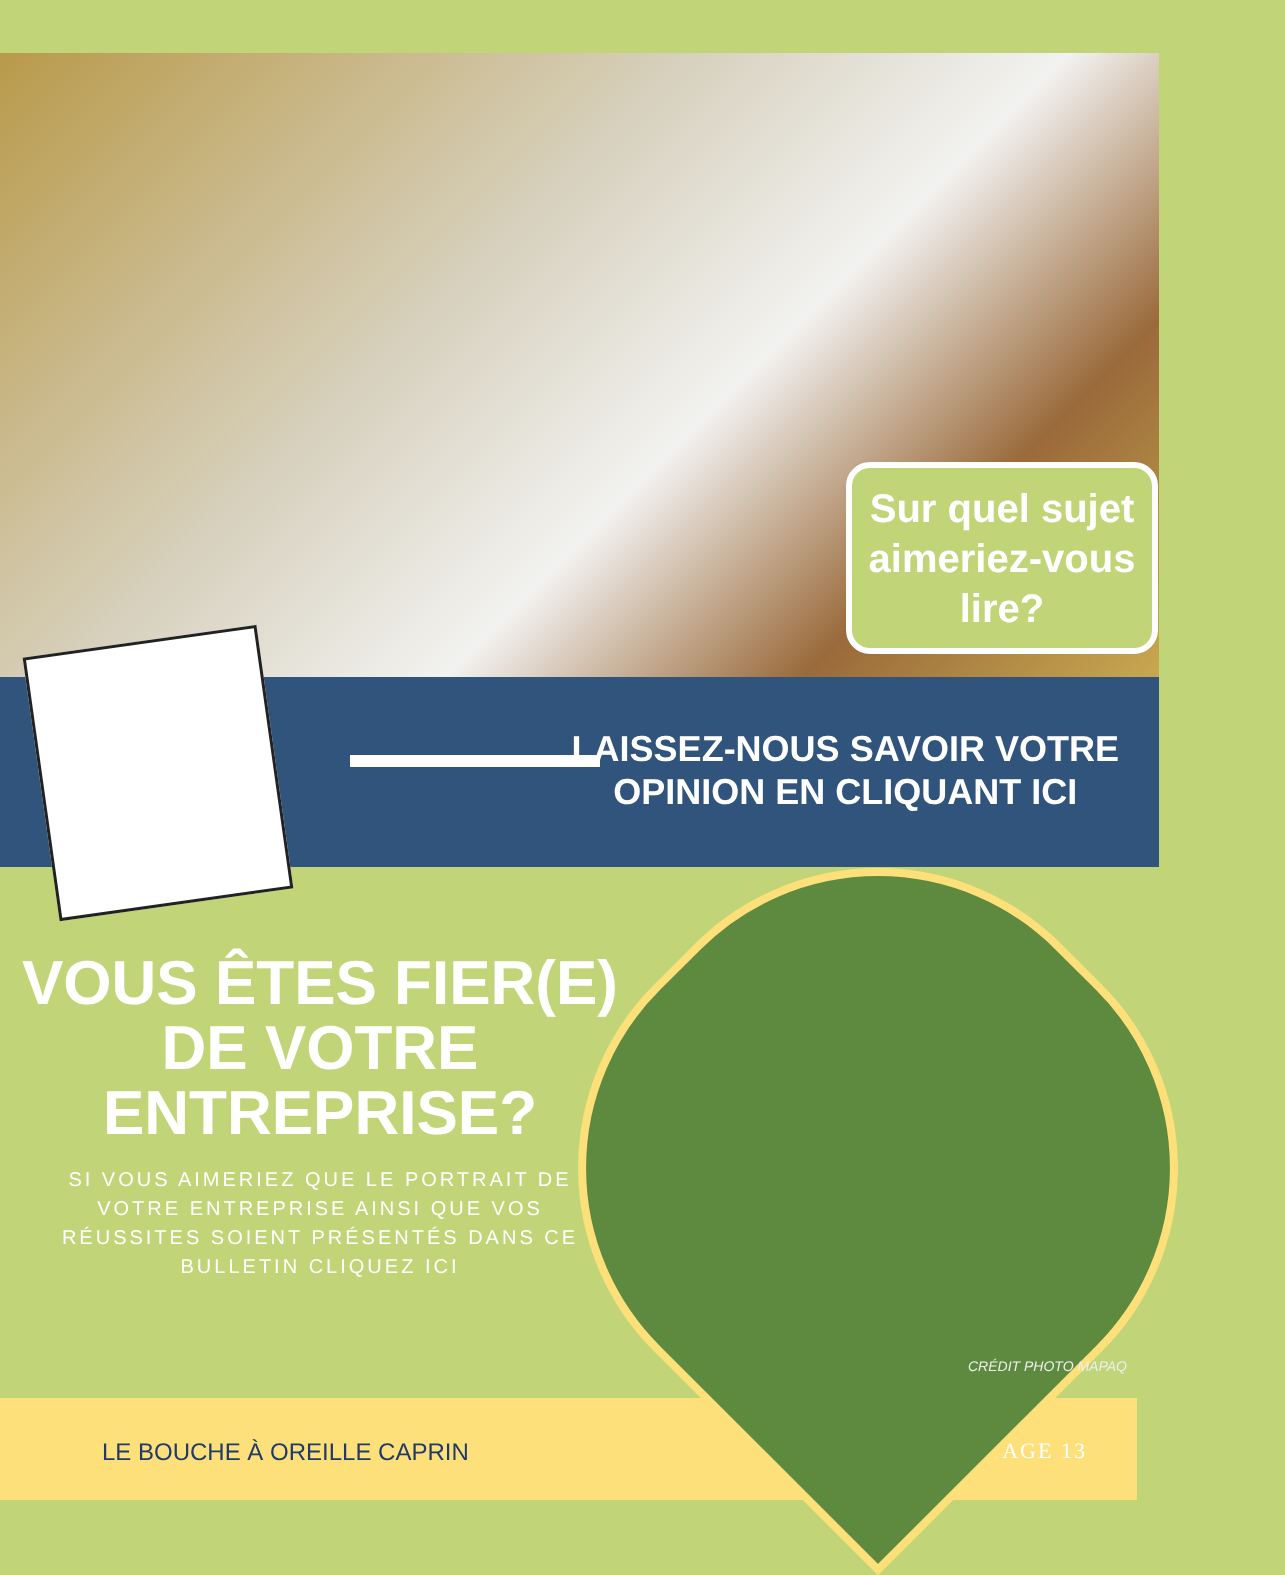Sur quel sujet
aimeriez-vous
lire?
LAISSEZ-NOUS SAVOIR VOTRE
OPINION EN CLIQUANT ICI
VOUS ÊTES FIER(E)
DE VOTRE
ENTREPRISE?
SI VOUS AIMERIEZ QUE LE PORTRAIT DE VOTRE ENTREPRISE AINSI QUE VOS RÉUSSITES SOIENT PRÉSENTÉS DANS CE BULLETIN CLIQUEZ ICI
LE BOUCHE À OREILLE CAPRIN PAGE 13
CRÉDIT PHOTO MAPAQ